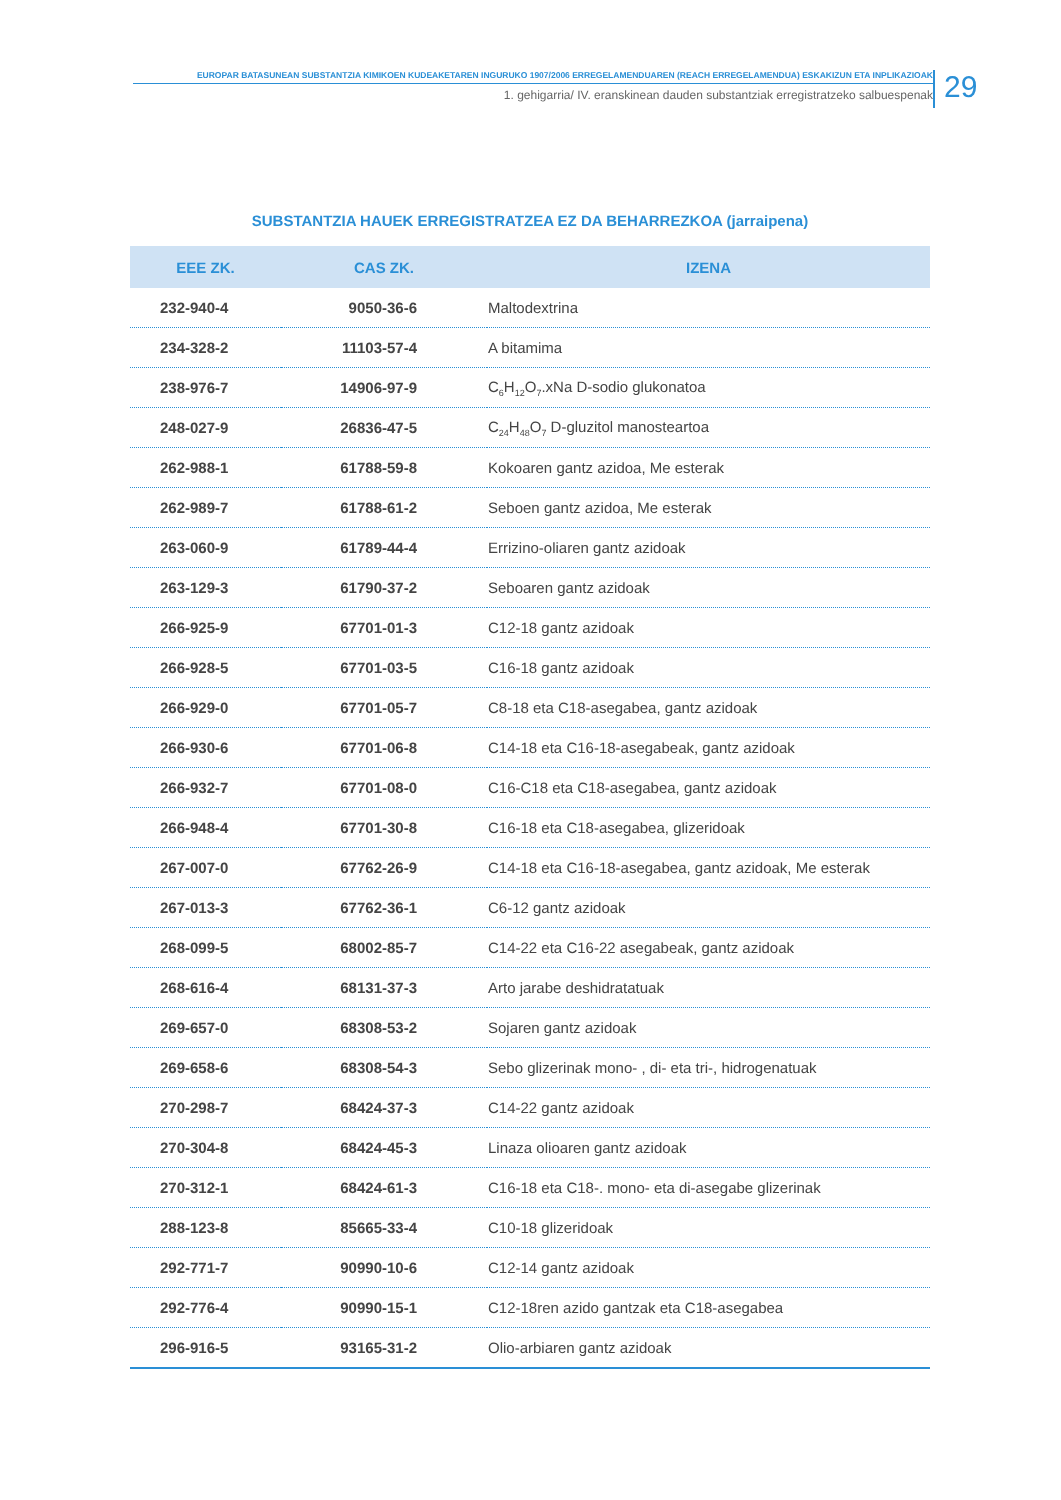EUROPAR BATASUNEAN SUBSTANTZIA KIMIKOEN KUDEAKETAREN INGURUKO 1907/2006 ERREGELAMENDUAREN (REACH ERREGELAMENDUA) ESKAKIZUN ETA INPLIKAZIOAK
1. gehigarria/ IV. eranskinean dauden substantziak erregistratzeko salbuespenak
29
SUBSTANTZIA HAUEK ERREGISTRATZEA EZ DA BEHARREZKOA (jarraipena)
| EEE ZK. | CAS ZK. | IZENA |
| --- | --- | --- |
| 232-940-4 | 9050-36-6 | Maltodextrina |
| 234-328-2 | 11103-57-4 | A bitamima |
| 238-976-7 | 14906-97-9 | C<sub>6</sub>H<sub>12</sub>O<sub>7</sub>.xNa D-sodio glukonatoa |
| 248-027-9 | 26836-47-5 | C<sub>24</sub>H<sub>48</sub>O<sub>7</sub> D-gluzitol manosteartoa |
| 262-988-1 | 61788-59-8 | Kokoaren gantz azidoa, Me esterak |
| 262-989-7 | 61788-61-2 | Seboen gantz azidoa, Me esterak |
| 263-060-9 | 61789-44-4 | Errizino-oliaren gantz azidoak |
| 263-129-3 | 61790-37-2 | Seboaren gantz azidoak |
| 266-925-9 | 67701-01-3 | C12-18 gantz azidoak |
| 266-928-5 | 67701-03-5 | C16-18 gantz azidoak |
| 266-929-0 | 67701-05-7 | C8-18 eta C18-asegabea, gantz azidoak |
| 266-930-6 | 67701-06-8 | C14-18 eta C16-18-asegabeak, gantz azidoak |
| 266-932-7 | 67701-08-0 | C16-C18 eta C18-asegabea, gantz azidoak |
| 266-948-4 | 67701-30-8 | C16-18 eta C18-asegabea, glizeridoak |
| 267-007-0 | 67762-26-9 | C14-18 eta C16-18-asegabea, gantz azidoak, Me esterak |
| 267-013-3 | 67762-36-1 | C6-12 gantz azidoak |
| 268-099-5 | 68002-85-7 | C14-22 eta C16-22 asegabeak, gantz azidoak |
| 268-616-4 | 68131-37-3 | Arto jarabe deshidratatuak |
| 269-657-0 | 68308-53-2 | Sojaren gantz azidoak |
| 269-658-6 | 68308-54-3 | Sebo glizerinak mono- , di- eta tri-, hidrogenatuak |
| 270-298-7 | 68424-37-3 | C14-22 gantz azidoak |
| 270-304-8 | 68424-45-3 | Linaza olioaren gantz azidoak |
| 270-312-1 | 68424-61-3 | C16-18 eta C18-. mono- eta di-asegabe glizerinak |
| 288-123-8 | 85665-33-4 | C10-18 glizeridoak |
| 292-771-7 | 90990-10-6 | C12-14 gantz azidoak |
| 292-776-4 | 90990-15-1 | C12-18ren azido gantzak eta C18-asegabea |
| 296-916-5 | 93165-31-2 | Olio-arbiaren gantz azidoak |